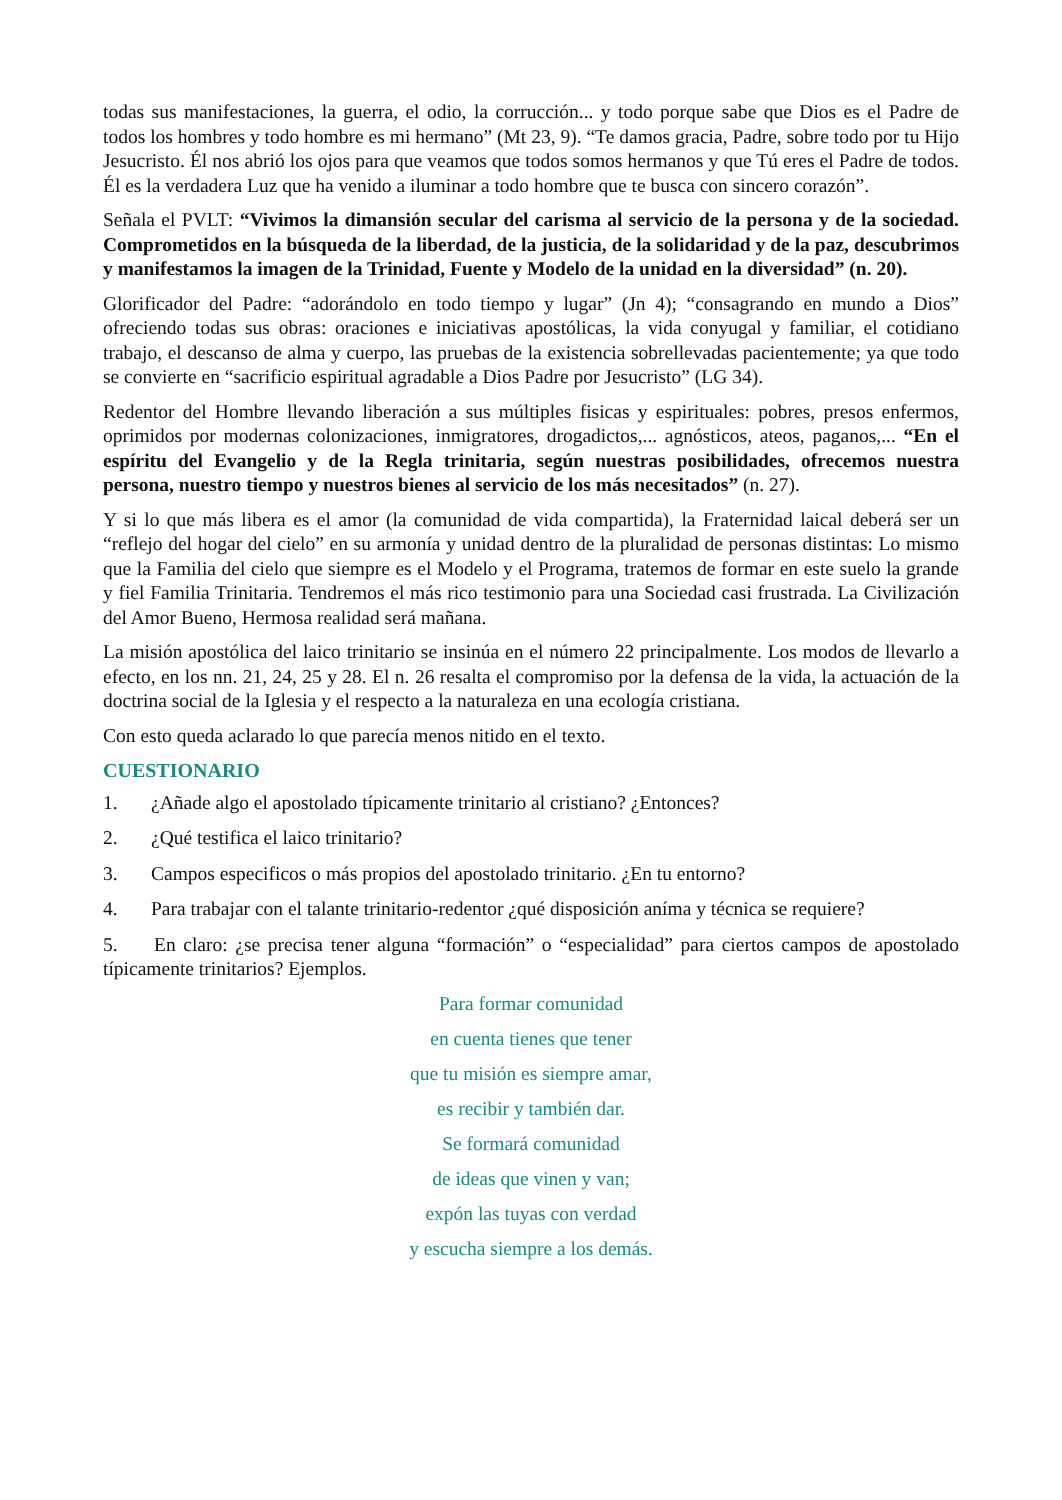todas sus manifestaciones, la guerra, el odio, la corrucción... y todo porque sabe que Dios es el Padre de todos los hombres y todo hombre es mi hermano” (Mt 23, 9). “Te damos gracia, Padre, sobre todo por tu Hijo Jesucristo. Él nos abrió los ojos para que veamos que todos somos hermanos y que Tú eres el Padre de todos. Él es la verdadera Luz que ha venido a iluminar a todo hombre que te busca con sincero corazón”.
Señala el PVLT: “Vivimos la dimansión secular del carisma al servicio de la persona y de la sociedad. Comprometidos en la búsqueda de la liberdad, de la justicia, de la solidaridad y de la paz, descubrimos y manifestamos la imagen de la Trinidad, Fuente y Modelo de la unidad en la diversidad” (n. 20).
Glorificador del Padre: “adorándolo en todo tiempo y lugar” (Jn 4); “consagrando en mundo a Dios” ofreciendo todas sus obras: oraciones e iniciativas apostólicas, la vida conyugal y familiar, el cotidiano trabajo, el descanso de alma y cuerpo, las pruebas de la existencia sobrellevadas pacientemente; ya que todo se convierte en “sacrificio espiritual agradable a Dios Padre por Jesucristo” (LG 34).
Redentor del Hombre llevando liberación a sus múltiples fisicas y espirituales: pobres, presos enfermos, oprimidos por modernas colonizaciones, inmigratores, drogadictos,... agnósticos, ateos, paganos,... “En el espíritu del Evangelio y de la Regla trinitaria, según nuestras posibilidades, ofrecemos nuestra persona, nuestro tiempo y nuestros bienes al servicio de los más necesitados” (n. 27).
Y si lo que más libera es el amor (la comunidad de vida compartida), la Fraternidad laical deberá ser un “reflejo del hogar del cielo” en su armonía y unidad dentro de la pluralidad de personas distintas: Lo mismo que la Familia del cielo que siempre es el Modelo y el Programa, tratemos de formar en este suelo la grande y fiel Familia Trinitaria. Tendremos el más rico testimonio para una Sociedad casi frustrada. La Civilización del Amor Bueno, Hermosa realidad será mañana.
La misión apostólica del laico trinitario se insinúa en el número 22 principalmente. Los modos de llevarlo a efecto, en los nn. 21, 24, 25 y 28. El n. 26 resalta el compromiso por la defensa de la vida, la actuación de la doctrina social de la Iglesia y el respecto a la naturaleza en una ecología cristiana.
Con esto queda aclarado lo que parecía menos nitido en el texto.
CUESTIONARIO
1. ¿Añade algo el apostolado típicamente trinitario al cristiano? ¿Entonces?
2. ¿Qué testifica el laico trinitario?
3. Campos especificos o más propios del apostolado trinitario. ¿En tu entorno?
4. Para trabajar con el talante trinitario-redentor ¿qué disposición aníma y técnica se requiere?
5. En claro: ¿se precisa tener alguna “formación” o “especialidad” para ciertos campos de apostolado típicamente trinitarios? Ejemplos.
Para formar comunidad
en cuenta tienes que tener
que tu misión es siempre amar,
es recibir y también dar.
Se formará comunidad
de ideas que vinen y van;
expón las tuyas con verdad
y escucha siempre a los demás.